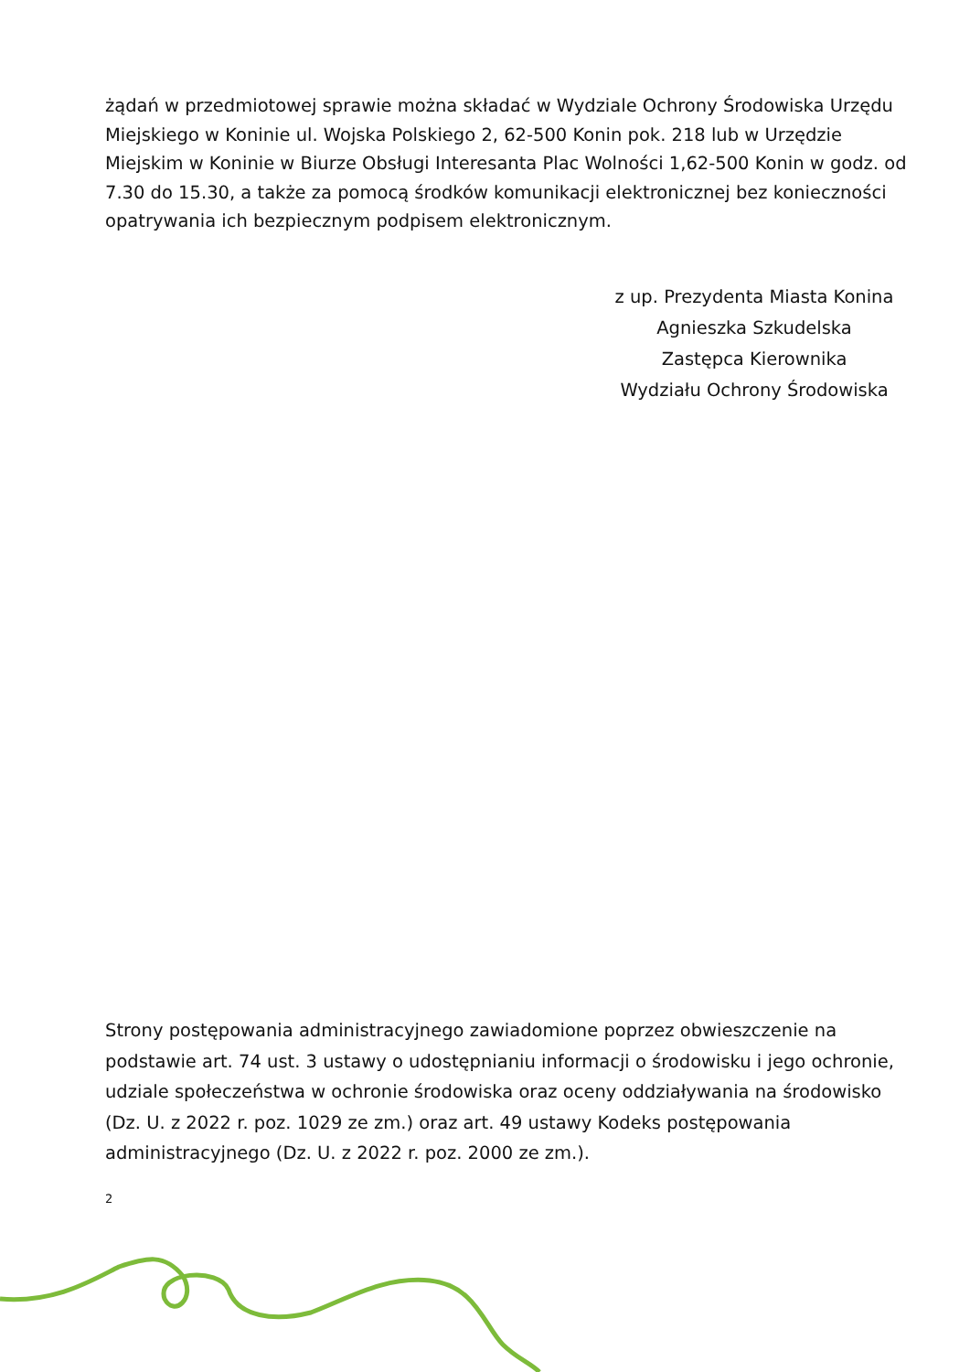żądań w przedmiotowej sprawie można składać w Wydziale Ochrony Środowiska Urzędu Miejskiego w Koninie ul. Wojska Polskiego 2, 62-500 Konin pok. 218 lub w Urzędzie Miejskim w Koninie w Biurze Obsługi Interesanta Plac Wolności 1,62-500 Konin w godz. od 7.30 do 15.30, a także za pomocą środków komunikacji elektronicznej bez konieczności opatrywania ich bezpiecznym podpisem elektronicznym.
z up. Prezydenta Miasta Konina
Agnieszka Szkudelska
Zastępca Kierownika
Wydziału Ochrony Środowiska
Strony postępowania administracyjnego zawiadomione poprzez obwieszczenie na podstawie art. 74 ust. 3 ustawy o udostępnianiu informacji o środowisku i jego ochronie, udziale społeczeństwa w ochronie środowiska oraz oceny oddziaływania na środowisko (Dz. U. z 2022 r. poz. 1029 ze zm.) oraz art. 49 ustawy Kodeks postępowania administracyjnego (Dz. U. z 2022 r. poz. 2000 ze zm.).
2